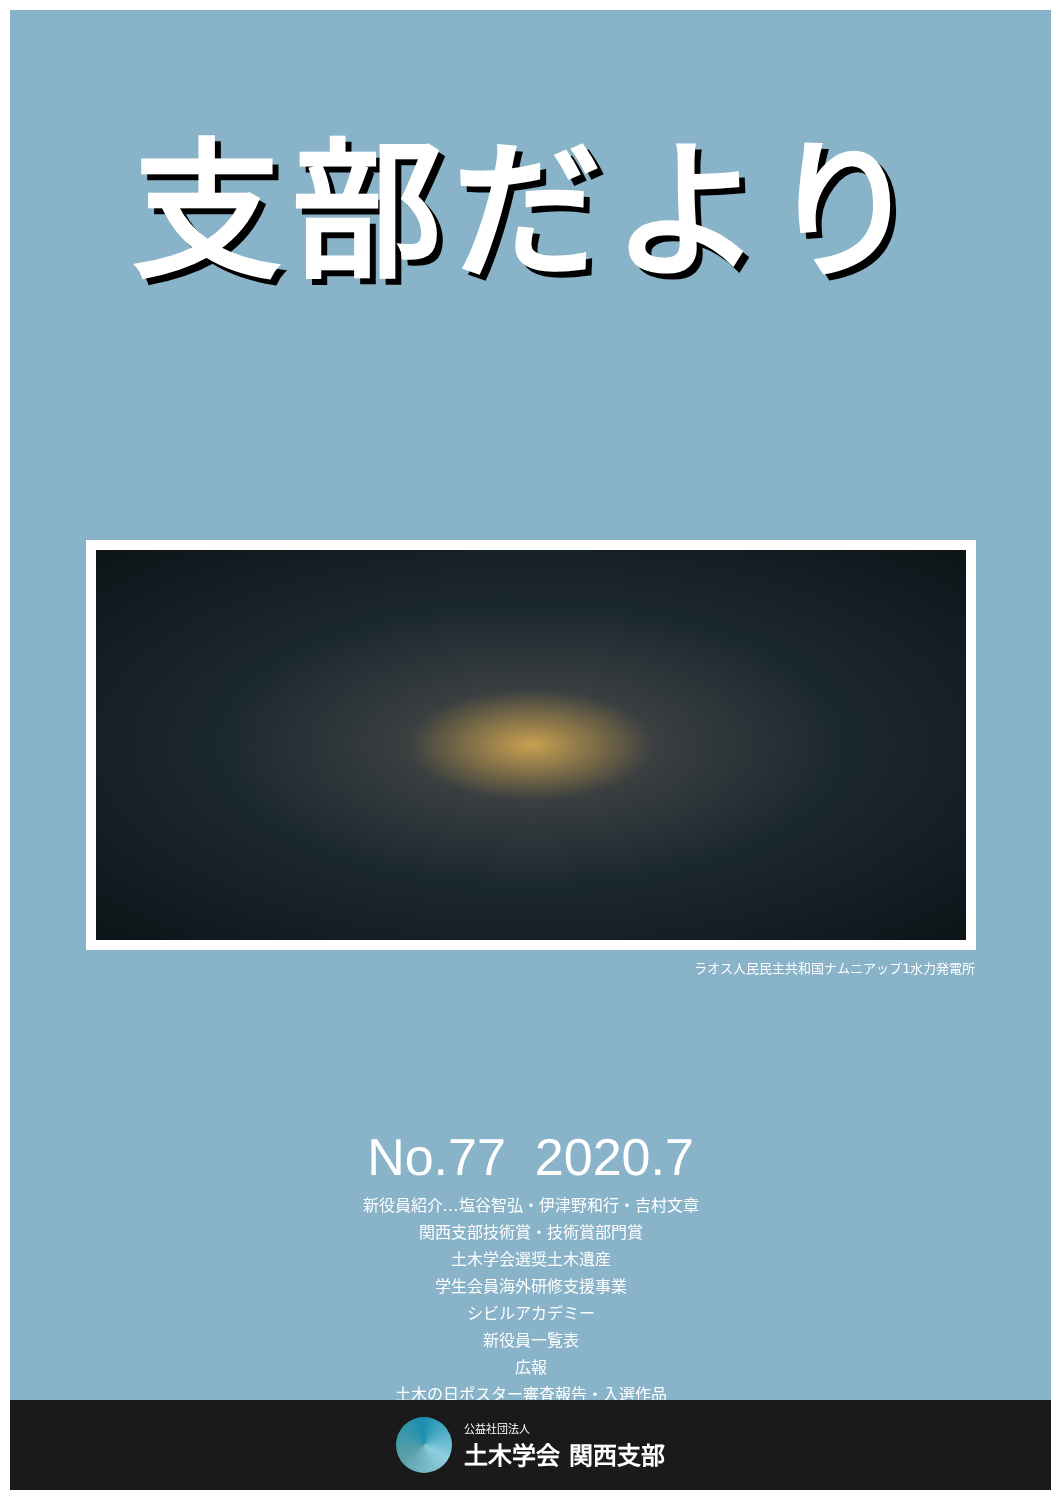支部だより
ラオス人民民主共和国ナムニアップ1水力発電所
No.77 2020.7
新役員紹介…塩谷智弘・伊津野和行・吉村文章
関西支部技術賞・技術賞部門賞
土木学会選奨土木遺産
学生会員海外研修支援事業
シビルアカデミー
新役員一覧表
広報
土木の日ポスター審査報告・入選作品
公益社団法人
土木学会 関西支部